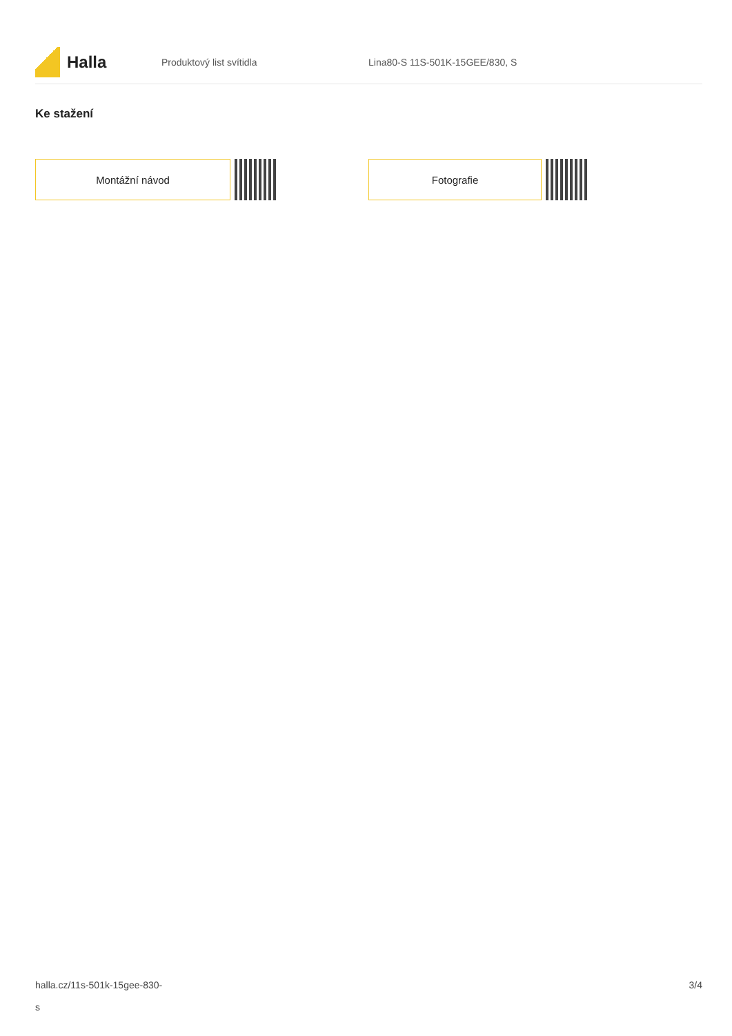Halla
Produktový list svítidla Lina80-S 11S-501K-15GEE/830, S
Ke stažení
Montážní návod Fotografie
halla.cz/11s-501k-15gee-830-
s
3/4